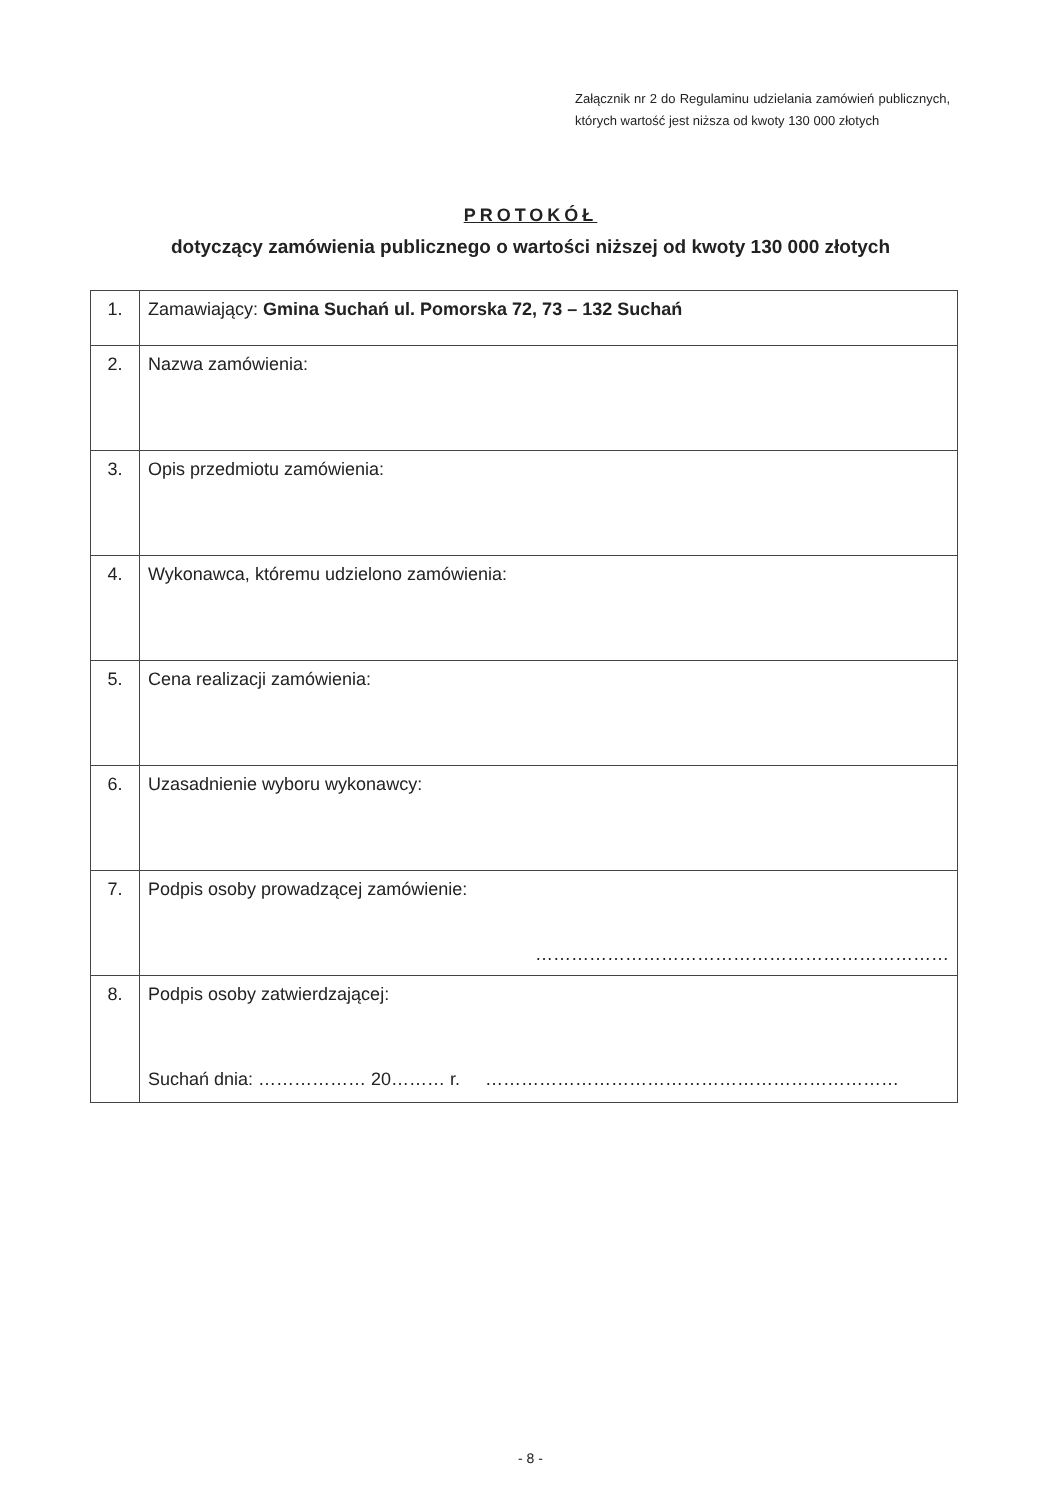Załącznik nr 2 do Regulaminu udzielania zamówień publicznych, których wartość jest niższa od kwoty 130 000 złotych
PROTOKÓŁ
dotyczący zamówienia publicznego o wartości niższej od kwoty 130 000 złotych
| 1. | Zamawiający: Gmina Suchań ul. Pomorska 72, 73 – 132 Suchań |
| 2. | Nazwa zamówienia: |
| 3. | Opis przedmiotu zamówienia: |
| 4. | Wykonawca, któremu udzielono zamówienia: |
| 5. | Cena realizacji zamówienia: |
| 6. | Uzasadnienie wyboru wykonawcy: |
| 7. | Podpis osoby prowadzącej zamówienie: …………………………………………………………… |
| 8. | Podpis osoby zatwierdzającej: Suchań dnia: ……………… 20……… r. …………………………………………………………… |
- 8 -